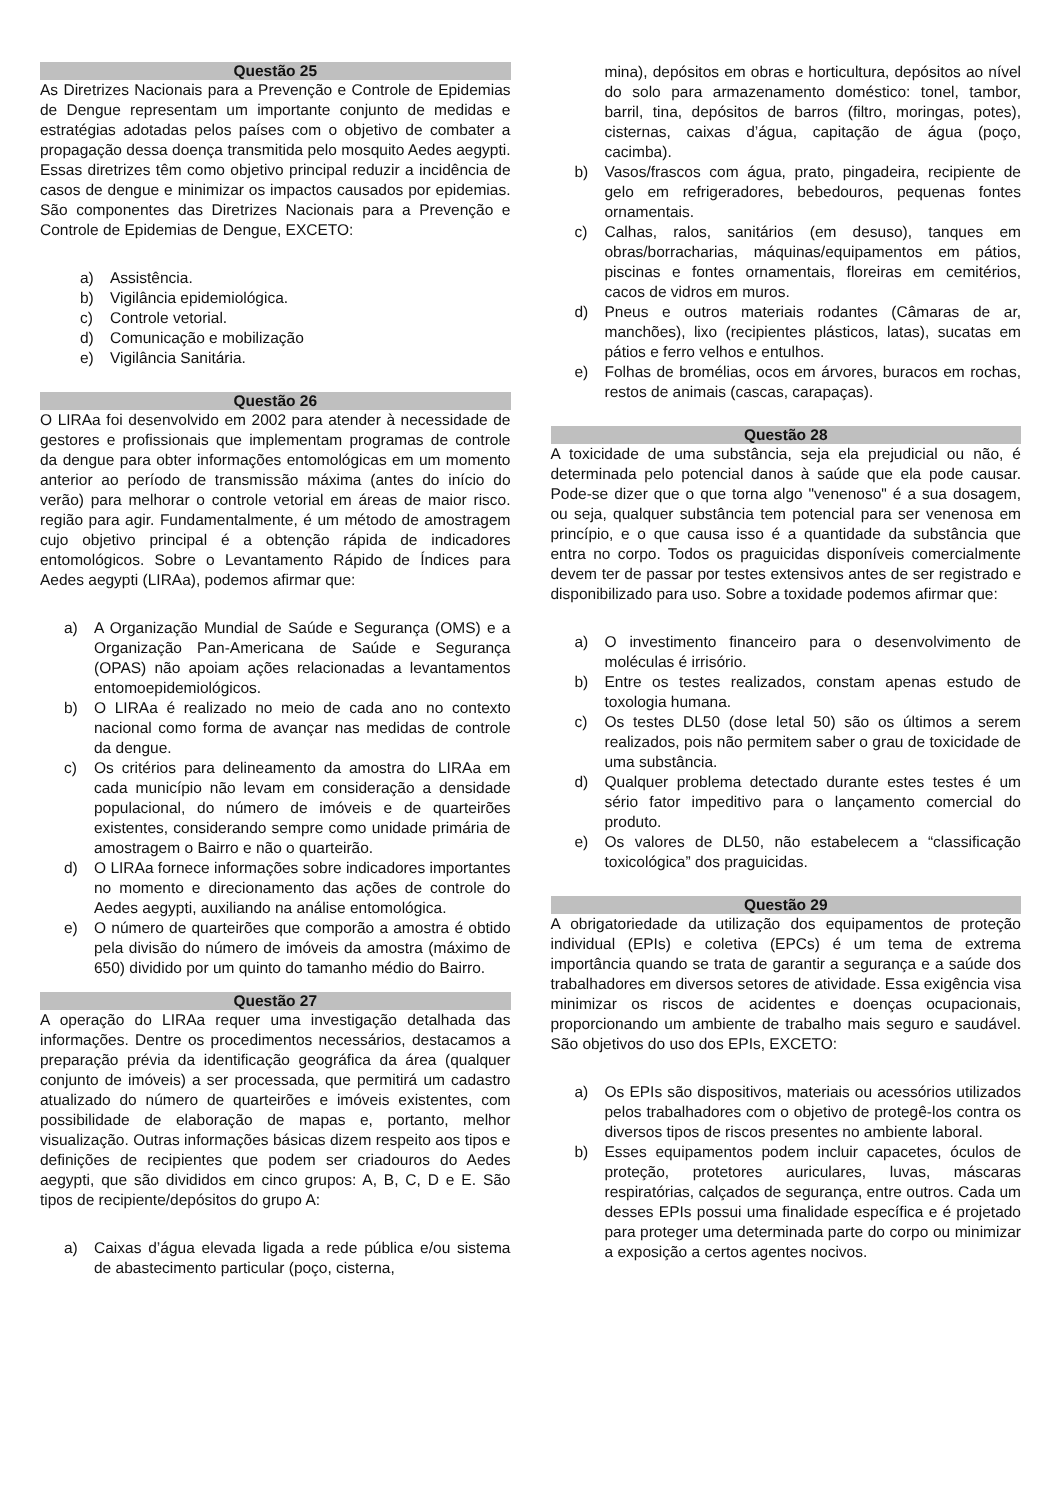Questão 25
As Diretrizes Nacionais para a Prevenção e Controle de Epidemias de Dengue representam um importante conjunto de medidas e estratégias adotadas pelos países com o objetivo de combater a propagação dessa doença transmitida pelo mosquito Aedes aegypti. Essas diretrizes têm como objetivo principal reduzir a incidência de casos de dengue e minimizar os impactos causados por epidemias. São componentes das Diretrizes Nacionais para a Prevenção e Controle de Epidemias de Dengue, EXCETO:
a) Assistência.
b) Vigilância epidemiológica.
c) Controle vetorial.
d) Comunicação e mobilização
e) Vigilância Sanitária.
Questão 26
O LIRAa foi desenvolvido em 2002 para atender à necessidade de gestores e profissionais que implementam programas de controle da dengue para obter informações entomológicas em um momento anterior ao período de transmissão máxima (antes do início do verão) para melhorar o controle vetorial em áreas de maior risco. região para agir. Fundamentalmente, é um método de amostragem cujo objetivo principal é a obtenção rápida de indicadores entomológicos. Sobre o Levantamento Rápido de Índices para Aedes aegypti (LIRAa), podemos afirmar que:
a) A Organização Mundial de Saúde e Segurança (OMS) e a Organização Pan-Americana de Saúde e Segurança (OPAS) não apoiam ações relacionadas a levantamentos entomoepidemiológicos.
b) O LIRAa é realizado no meio de cada ano no contexto nacional como forma de avançar nas medidas de controle da dengue.
c) Os critérios para delineamento da amostra do LIRAa em cada município não levam em consideração a densidade populacional, do número de imóveis e de quarteirões existentes, considerando sempre como unidade primária de amostragem o Bairro e não o quarteirão.
d) O LIRAa fornece informações sobre indicadores importantes no momento e direcionamento das ações de controle do Aedes aegypti, auxiliando na análise entomológica.
e) O número de quarteirões que comporão a amostra é obtido pela divisão do número de imóveis da amostra (máximo de 650) dividido por um quinto do tamanho médio do Bairro.
Questão 27
A operação do LIRAa requer uma investigação detalhada das informações. Dentre os procedimentos necessários, destacamos a preparação prévia da identificação geográfica da área (qualquer conjunto de imóveis) a ser processada, que permitirá um cadastro atualizado do número de quarteirões e imóveis existentes, com possibilidade de elaboração de mapas e, portanto, melhor visualização. Outras informações básicas dizem respeito aos tipos e definições de recipientes que podem ser criadouros do Aedes aegypti, que são divididos em cinco grupos: A, B, C, D e E. São tipos de recipiente/depósitos do grupo A:
a) Caixas d’água elevada ligada a rede pública e/ou sistema de abastecimento particular (poço, cisterna,
mina), depósitos em obras e horticultura, depósitos ao nível do solo para armazenamento doméstico: tonel, tambor, barril, tina, depósitos de barros (filtro, moringas, potes), cisternas, caixas d’água, capitação de água (poço, cacimba).
b) Vasos/frascos com água, prato, pingadeira, recipiente de gelo em refrigeradores, bebedouros, pequenas fontes ornamentais.
c) Calhas, ralos, sanitários (em desuso), tanques em obras/borracharias, máquinas/equipamentos em pátios, piscinas e fontes ornamentais, floreiras em cemitérios, cacos de vidros em muros.
d) Pneus e outros materiais rodantes (Câmaras de ar, manchões), lixo (recipientes plásticos, latas), sucatas em pátios e ferro velhos e entulhos.
e) Folhas de bromélias, ocos em árvores, buracos em rochas, restos de animais (cascas, carapaças).
Questão 28
A toxicidade de uma substância, seja ela prejudicial ou não, é determinada pelo potencial danos à saúde que ela pode causar. Pode-se dizer que o que torna algo "venenoso" é a sua dosagem, ou seja, qualquer substância tem potencial para ser venenosa em princípio, e o que causa isso é a quantidade da substância que entra no corpo. Todos os praguicidas disponíveis comercialmente devem ter de passar por testes extensivos antes de ser registrado e disponibilizado para uso. Sobre a toxidade podemos afirmar que:
a) O investimento financeiro para o desenvolvimento de moléculas é irrisório.
b) Entre os testes realizados, constam apenas estudo de toxologia humana.
c) Os testes DL50 (dose letal 50) são os últimos a serem realizados, pois não permitem saber o grau de toxicidade de uma substância.
d) Qualquer problema detectado durante estes testes é um sério fator impeditivo para o lançamento comercial do produto.
e) Os valores de DL50, não estabelecem a “classificação toxicológica” dos praguicidas.
Questão 29
A obrigatoriedade da utilização dos equipamentos de proteção individual (EPIs) e coletiva (EPCs) é um tema de extrema importância quando se trata de garantir a segurança e a saúde dos trabalhadores em diversos setores de atividade. Essa exigência visa minimizar os riscos de acidentes e doenças ocupacionais, proporcionando um ambiente de trabalho mais seguro e saudável. São objetivos do uso dos EPIs, EXCETO:
a) Os EPIs são dispositivos, materiais ou acessórios utilizados pelos trabalhadores com o objetivo de protegê-los contra os diversos tipos de riscos presentes no ambiente laboral.
b) Esses equipamentos podem incluir capacetes, óculos de proteção, protetores auriculares, luvas, máscaras respiratórias, calçados de segurança, entre outros. Cada um desses EPIs possui uma finalidade específica e é projetado para proteger uma determinada parte do corpo ou minimizar a exposição a certos agentes nocivos.